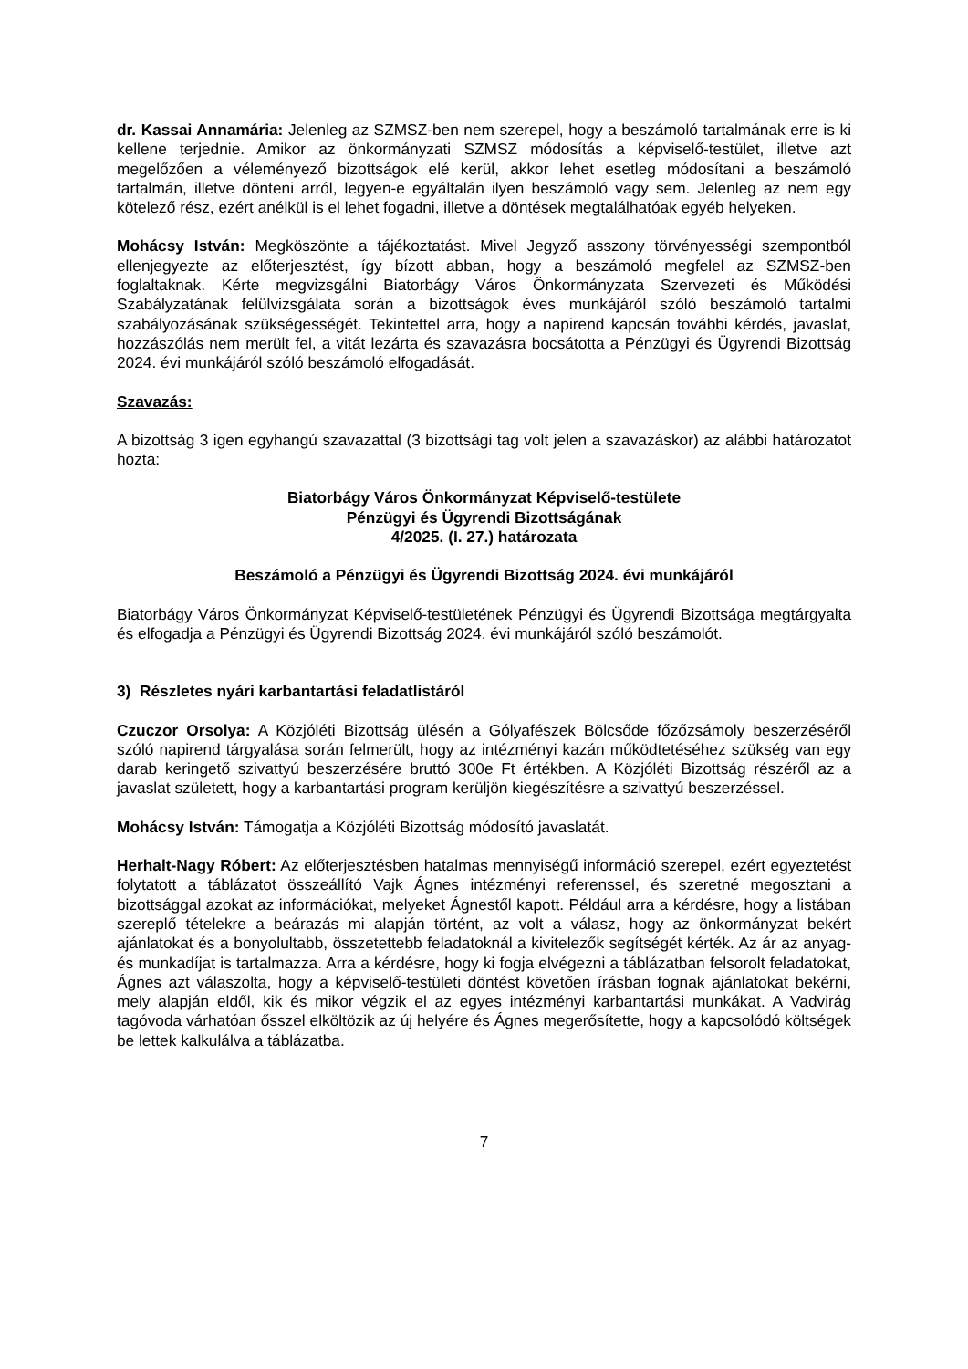dr. Kassai Annamária: Jelenleg az SZMSZ-ben nem szerepel, hogy a beszámoló tartalmának erre is ki kellene terjednie. Amikor az önkormányzati SZMSZ módosítás a képviselő-testület, illetve azt megelőzően a véleményező bizottságok elé kerül, akkor lehet esetleg módosítani a beszámoló tartalmán, illetve dönteni arról, legyen-e egyáltalán ilyen beszámoló vagy sem. Jelenleg az nem egy kötelező rész, ezért anélkül is el lehet fogadni, illetve a döntések megtalálhatóak egyéb helyeken.
Mohácsy István: Megköszönte a tájékoztatást. Mivel Jegyző asszony törvényességi szempontból ellenjegyezte az előterjesztést, így bízott abban, hogy a beszámoló megfelel az SZMSZ-ben foglaltaknak. Kérte megvizsgálni Biatorbágy Város Önkormányzata Szervezeti és Működési Szabályzatának felülvizsgálata során a bizottságok éves munkájáról szóló beszámoló tartalmi szabályozásának szükségességét. Tekintettel arra, hogy a napirend kapcsán további kérdés, javaslat, hozzászólás nem merült fel, a vitát lezárta és szavazásra bocsátotta a Pénzügyi és Ügyrendi Bizottság 2024. évi munkájáról szóló beszámoló elfogadását.
Szavazás:
A bizottság 3 igen egyhangú szavazattal (3 bizottsági tag volt jelen a szavazáskor) az alábbi határozatot hozta:
Biatorbágy Város Önkormányzat Képviselő-testülete
Pénzügyi és Ügyrendi Bizottságának
4/2025. (I. 27.) határozata
Beszámoló a Pénzügyi és Ügyrendi Bizottság 2024. évi munkájáról
Biatorbágy Város Önkormányzat Képviselő-testületének Pénzügyi és Ügyrendi Bizottsága megtárgyalta és elfogadja a Pénzügyi és Ügyrendi Bizottság 2024. évi munkájáról szóló beszámolót.
3) Részletes nyári karbantartási feladatlistáról
Czuczor Orsolya: A Közjóléti Bizottság ülésén a Gólyafészek Bölcsőde főzőzsámoly beszerzéséről szóló napirend tárgyalása során felmerült, hogy az intézményi kazán működtetéséhez szükség van egy darab keringető szivattyú beszerzésére bruttó 300e Ft értékben. A Közjóléti Bizottság részéről az a javaslat született, hogy a karbantartási program kerüljön kiegészítésre a szivattyú beszerzéssel.
Mohácsy István: Támogatja a Közjóléti Bizottság módosító javaslatát.
Herhalt-Nagy Róbert: Az előterjesztésben hatalmas mennyiségű információ szerepel, ezért egyeztetést folytatott a táblázatot összeállító Vajk Ágnes intézményi referenssel, és szeretné megosztani a bizottsággal azokat az információkat, melyeket Ágnestől kapott. Például arra a kérdésre, hogy a listában szereplő tételekre a beárazás mi alapján történt, az volt a válasz, hogy az önkormányzat bekért ajánlatokat és a bonyolultabb, összetettebb feladatoknál a kivitelezők segítségét kérték. Az ár az anyag- és munkadíjat is tartalmazza. Arra a kérdésre, hogy ki fogja elvégezni a táblázatban felsorolt feladatokat, Ágnes azt válaszolta, hogy a képviselő-testületi döntést követően írásban fognak ajánlatokat bekérni, mely alapján eldől, kik és mikor végzik el az egyes intézményi karbantartási munkákat. A Vadvirág tagóvoda várhatóan ősszel elköltözik az új helyére és Ágnes megerősítette, hogy a kapcsolódó költségek be lettek kalkulálva a táblázatba.
7